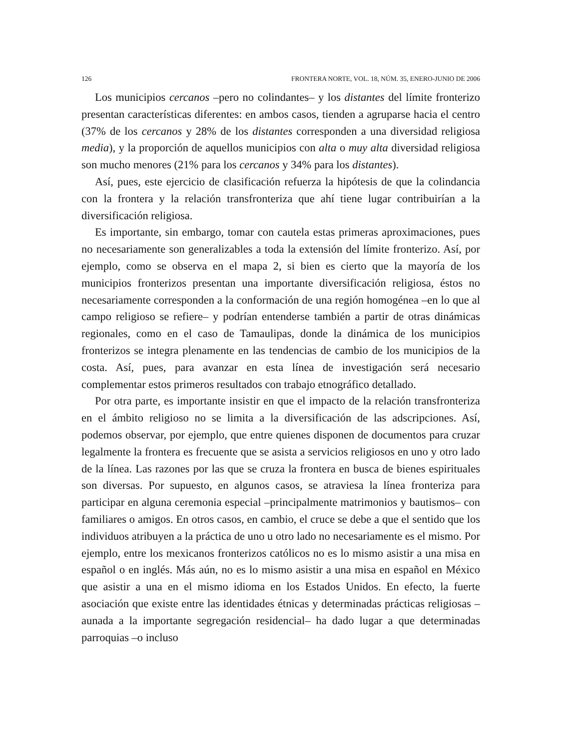126 FRONTERA NORTE, VOL. 18, NÚM. 35, ENERO-JUNIO DE 2006
Los municipios cercanos –pero no colindantes– y los distantes del límite fronterizo presentan características diferentes: en ambos casos, tienden a agruparse hacia el centro (37% de los cercanos y 28% de los distantes corresponden a una diversidad religiosa media), y la proporción de aquellos municipios con alta o muy alta diversidad religiosa son mucho menores (21% para los cercanos y 34% para los distantes).
Así, pues, este ejercicio de clasificación refuerza la hipótesis de que la colindancia con la frontera y la relación transfronteriza que ahí tiene lugar contribuirían a la diversificación religiosa.
Es importante, sin embargo, tomar con cautela estas primeras aproximaciones, pues no necesariamente son generalizables a toda la extensión del límite fronterizo. Así, por ejemplo, como se observa en el mapa 2, si bien es cierto que la mayoría de los municipios fronterizos presentan una importante diversificación religiosa, éstos no necesariamente corresponden a la conformación de una región homogénea –en lo que al campo religioso se refiere– y podrían entenderse también a partir de otras dinámicas regionales, como en el caso de Tamaulipas, donde la dinámica de los municipios fronterizos se integra plenamente en las tendencias de cambio de los municipios de la costa. Así, pues, para avanzar en esta línea de investigación será necesario complementar estos primeros resultados con trabajo etnográfico detallado.
Por otra parte, es importante insistir en que el impacto de la relación transfronteriza en el ámbito religioso no se limita a la diversificación de las adscripciones. Así, podemos observar, por ejemplo, que entre quienes disponen de documentos para cruzar legalmente la frontera es frecuente que se asista a servicios religiosos en uno y otro lado de la línea. Las razones por las que se cruza la frontera en busca de bienes espirituales son diversas. Por supuesto, en algunos casos, se atraviesa la línea fronteriza para participar en alguna ceremonia especial –principalmente matrimonios y bautismos– con familiares o amigos. En otros casos, en cambio, el cruce se debe a que el sentido que los individuos atribuyen a la práctica de uno u otro lado no necesariamente es el mismo. Por ejemplo, entre los mexicanos fronterizos católicos no es lo mismo asistir a una misa en español o en inglés. Más aún, no es lo mismo asistir a una misa en español en México que asistir a una en el mismo idioma en los Estados Unidos. En efecto, la fuerte asociación que existe entre las identidades étnicas y determinadas prácticas religiosas –aunada a la importante segregación residencial– ha dado lugar a que determinadas parroquias –o incluso